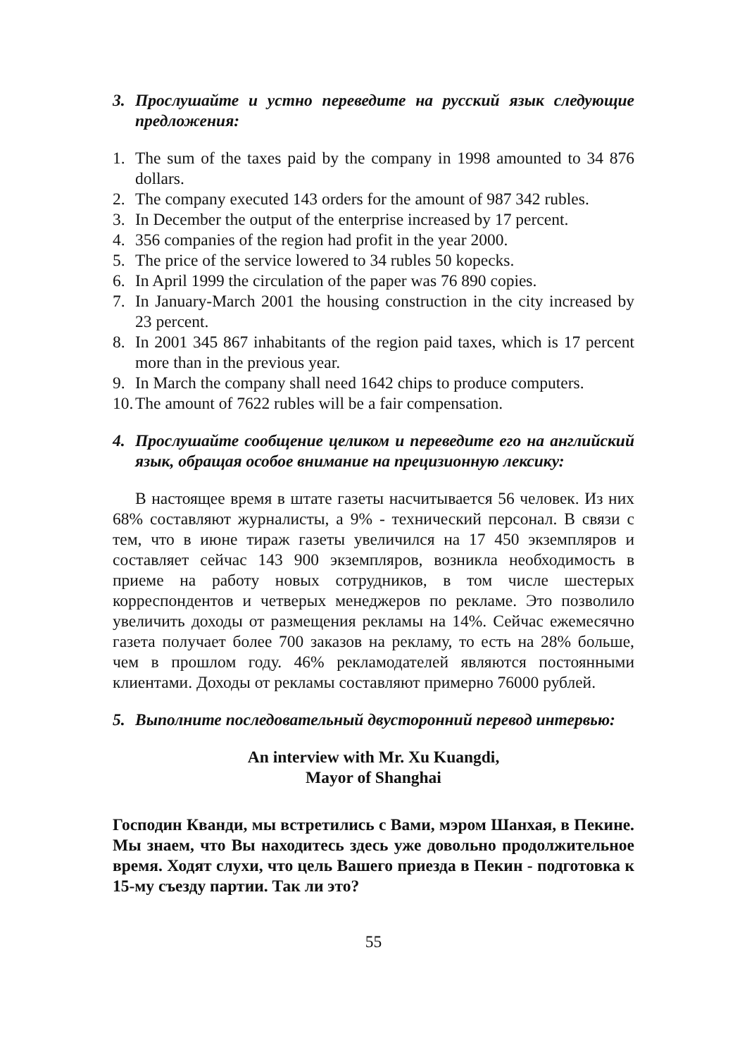3. Прослушайте и устно переведите на русский язык следующие предложения:
1. The sum of the taxes paid by the company in 1998 amounted to 34 876 dollars.
2. The company executed 143 orders for the amount of 987 342 rubles.
3. In December the output of the enterprise increased by 17 percent.
4. 356 companies of the region had profit in the year 2000.
5. The price of the service lowered to 34 rubles 50 kopecks.
6. In April 1999 the circulation of the paper was 76 890 copies.
7. In January-March 2001 the housing construction in the city increased by 23 percent.
8. In 2001 345 867 inhabitants of the region paid taxes, which is 17 percent more than in the previous year.
9. In March the company shall need 1642 chips to produce computers.
10. The amount of 7622 rubles will be a fair compensation.
4. Прослушайте сообщение целиком и переведите его на английский язык, обращая особое внимание на прецизионную лексику:
В настоящее время в штате газеты насчитывается 56 человек. Из них 68% составляют журналисты, а 9% - технический персонал. В связи с тем, что в июне тираж газеты увеличился на 17 450 экземпляров и составляет сейчас 143 900 экземпляров, возникла необходимость в приеме на работу новых сотрудников, в том числе шестерых корреспондентов и четверых менеджеров по рекламе. Это позволило увеличить доходы от размещения рекламы на 14%. Сейчас ежемесячно газета получает более 700 заказов на рекламу, то есть на 28% больше, чем в прошлом году. 46% рекламодателей являются постоянными клиентами. Доходы от рекламы составляют примерно 76000 рублей.
5. Выполните последовательный двусторонний перевод интервью:
An interview with Mr. Xu Kuangdi,
Mayor of Shanghai
Господин Кванди, мы встретились с Вами, мэром Шанхая, в Пекине. Мы знаем, что Вы находитесь здесь уже довольно продолжительное время. Ходят слухи, что цель Вашего приезда в Пекин - подготовка к 15-му съезду партии. Так ли это?
55